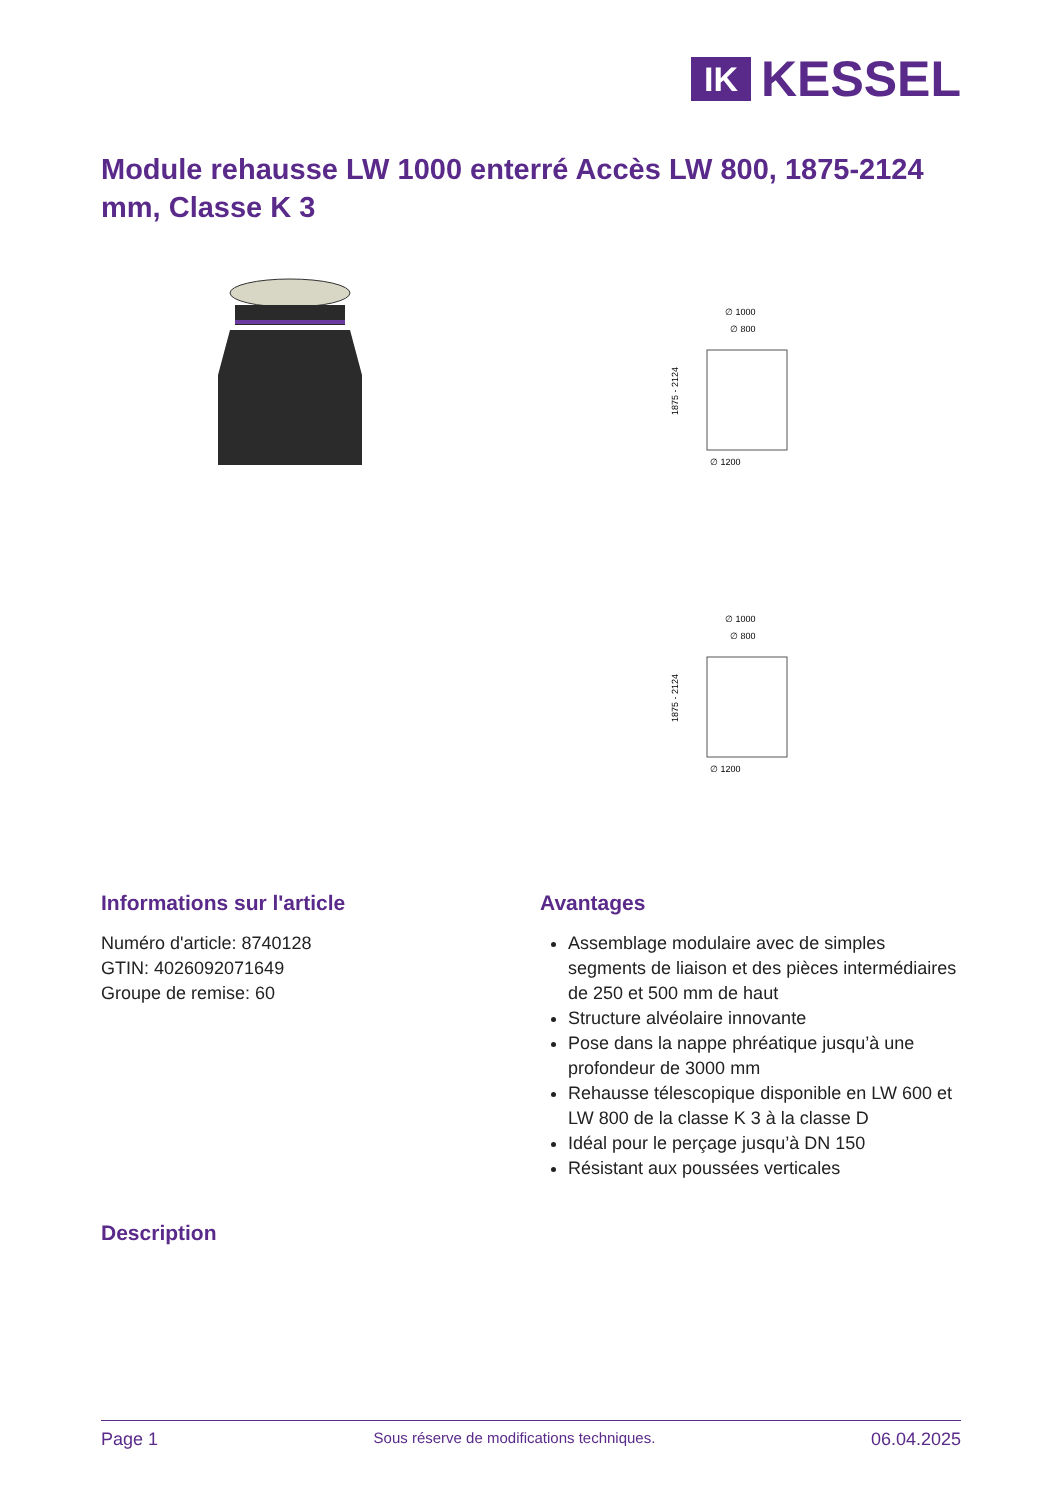IK
KESSEL
Module rehausse LW 1000 enterré Accès LW 800, 1875-2124 mm, Classe K 3
∅ 1000
∅ 800
∅ 1200
1875 - 2124
∅ 1000
∅ 800
∅ 1200
1875 - 2124
Informations sur l'article
Numéro d'article: 8740128
GTIN: 4026092071649
Groupe de remise: 60
Avantages
Assemblage modulaire avec de simples segments de liaison et des pièces intermédiaires de 250 et 500 mm de haut
Structure alvéolaire innovante
Pose dans la nappe phréatique jusqu’à une profondeur de 3000 mm
Rehausse télescopique disponible en LW 600 et LW 800 de la classe K 3 à la classe D
Idéal pour le perçage jusqu’à DN 150
Résistant aux poussées verticales
Description
Page 1 Sous réserve de modifications techniques. 06.04.2025